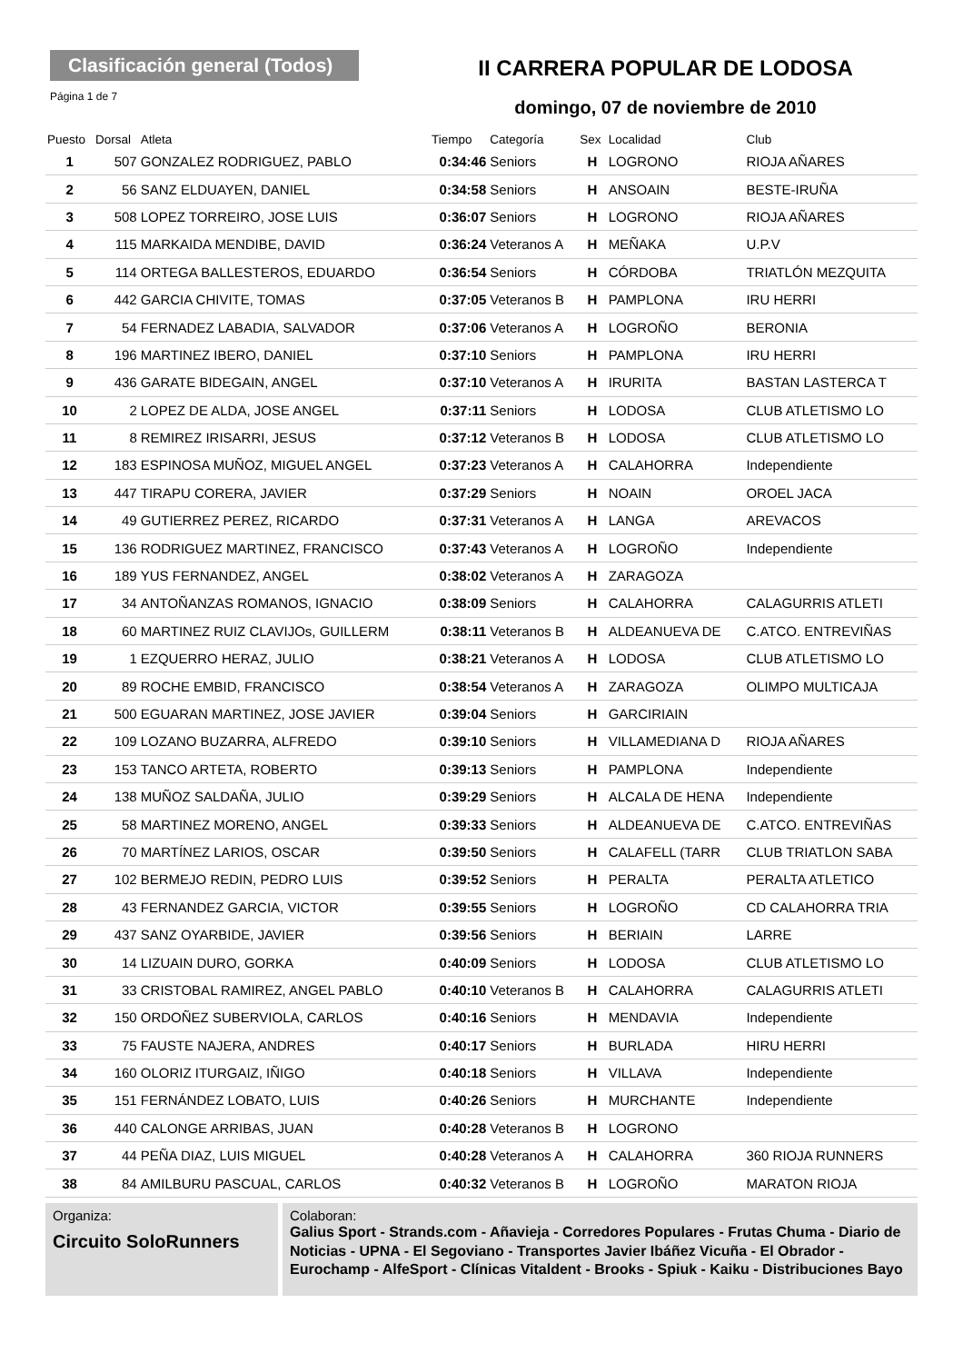Clasificación general (Todos)
Página 1 de 7
II CARRERA POPULAR DE LODOSA
domingo, 07 de noviembre de 2010
| Puesto | Dorsal | Atleta | Tiempo | Categoría | Sex | Localidad | Club |
| --- | --- | --- | --- | --- | --- | --- | --- |
| 1 | 507 | GONZALEZ RODRIGUEZ, PABLO | 0:34:46 | Seniors | H | LOGRONO | RIOJA AÑARES |
| 2 | 56 | SANZ ELDUAYEN, DANIEL | 0:34:58 | Seniors | H | ANSOAIN | BESTE-IRUÑA |
| 3 | 508 | LOPEZ TORREIRO, JOSE LUIS | 0:36:07 | Seniors | H | LOGRONO | RIOJA AÑARES |
| 4 | 115 | MARKAIDA MENDIBE, DAVID | 0:36:24 | Veteranos A | H | MEÑAKA | U.P.V |
| 5 | 114 | ORTEGA BALLESTEROS, EDUARDO | 0:36:54 | Seniors | H | CÓRDOBA | TRIATLÓN MEZQUITA |
| 6 | 442 | GARCIA CHIVITE, TOMAS | 0:37:05 | Veteranos B | H | PAMPLONA | IRU HERRI |
| 7 | 54 | FERNADEZ LABADIA, SALVADOR | 0:37:06 | Veteranos A | H | LOGROÑO | BERONIA |
| 8 | 196 | MARTINEZ IBERO, DANIEL | 0:37:10 | Seniors | H | PAMPLONA | IRU HERRI |
| 9 | 436 | GARATE BIDEGAIN, ANGEL | 0:37:10 | Veteranos A | H | IRURITA | BASTAN LASTERCA T |
| 10 | 2 | LOPEZ DE ALDA, JOSE ANGEL | 0:37:11 | Seniors | H | LODOSA | CLUB ATLETISMO LO |
| 11 | 8 | REMIREZ IRISARRI, JESUS | 0:37:12 | Veteranos B | H | LODOSA | CLUB ATLETISMO LO |
| 12 | 183 | ESPINOSA MUÑOZ, MIGUEL ANGEL | 0:37:23 | Veteranos A | H | CALAHORRA | Independiente |
| 13 | 447 | TIRAPU CORERA, JAVIER | 0:37:29 | Seniors | H | NOAIN | OROEL JACA |
| 14 | 49 | GUTIERREZ PEREZ, RICARDO | 0:37:31 | Veteranos A | H | LANGA | AREVACOS |
| 15 | 136 | RODRIGUEZ MARTINEZ, FRANCISCO | 0:37:43 | Veteranos A | H | LOGROÑO | Independiente |
| 16 | 189 | YUS FERNANDEZ, ANGEL | 0:38:02 | Veteranos A | H | ZARAGOZA | |
| 17 | 34 | ANTOÑANZAS ROMANOS, IGNACIO | 0:38:09 | Seniors | H | CALAHORRA | CALAGURRIS ATLETI |
| 18 | 60 | MARTINEZ RUIZ CLAVIJOs, GUILLERM | 0:38:11 | Veteranos B | H | ALDEANUEVA DE | C.ATCO. ENTREVIÑAS |
| 19 | 1 | EZQUERRO HERAZ, JULIO | 0:38:21 | Veteranos A | H | LODOSA | CLUB ATLETISMO LO |
| 20 | 89 | ROCHE EMBID, FRANCISCO | 0:38:54 | Veteranos A | H | ZARAGOZA | OLIMPO MULTICAJA |
| 21 | 500 | EGUARAN MARTINEZ, JOSE JAVIER | 0:39:04 | Seniors | H | GARCIRIAIN | |
| 22 | 109 | LOZANO BUZARRA, ALFREDO | 0:39:10 | Seniors | H | VILLAMEDIANA D | RIOJA AÑARES |
| 23 | 153 | TANCO ARTETA, ROBERTO | 0:39:13 | Seniors | H | PAMPLONA | Independiente |
| 24 | 138 | MUÑOZ SALDAÑA, JULIO | 0:39:29 | Seniors | H | ALCALA DE HENA | Independiente |
| 25 | 58 | MARTINEZ MORENO, ANGEL | 0:39:33 | Seniors | H | ALDEANUEVA DE | C.ATCO. ENTREVIÑAS |
| 26 | 70 | MARTÍNEZ LARIOS, OSCAR | 0:39:50 | Seniors | H | CALAFELL (TARR | CLUB TRIATLON SABA |
| 27 | 102 | BERMEJO REDIN, PEDRO LUIS | 0:39:52 | Seniors | H | PERALTA | PERALTA ATLETICO |
| 28 | 43 | FERNANDEZ GARCIA, VICTOR | 0:39:55 | Seniors | H | LOGROÑO | CD CALAHORRA TRIA |
| 29 | 437 | SANZ OYARBIDE, JAVIER | 0:39:56 | Seniors | H | BERIAIN | LARRE |
| 30 | 14 | LIZUAIN DURO, GORKA | 0:40:09 | Seniors | H | LODOSA | CLUB ATLETISMO LO |
| 31 | 33 | CRISTOBAL RAMIREZ, ANGEL PABLO | 0:40:10 | Veteranos B | H | CALAHORRA | CALAGURRIS ATLETI |
| 32 | 150 | ORDOÑEZ SUBERVIOLA, CARLOS | 0:40:16 | Seniors | H | MENDAVIA | Independiente |
| 33 | 75 | FAUSTE NAJERA, ANDRES | 0:40:17 | Seniors | H | BURLADA | HIRU HERRI |
| 34 | 160 | OLORIZ ITURGAIZ, IÑIGO | 0:40:18 | Seniors | H | VILLAVA | Independiente |
| 35 | 151 | FERNÁNDEZ LOBATO, LUIS | 0:40:26 | Seniors | H | MURCHANTE | Independiente |
| 36 | 440 | CALONGE ARRIBAS, JUAN | 0:40:28 | Veteranos B | H | LOGRONO | |
| 37 | 44 | PEÑA DIAZ, LUIS MIGUEL | 0:40:28 | Veteranos A | H | CALAHORRA | 360 RIOJA RUNNERS |
| 38 | 84 | AMILBURU PASCUAL, CARLOS | 0:40:32 | Veteranos B | H | LOGROÑO | MARATON RIOJA |
Organiza:
Circuito SoloRunners
Colaboran:
Galius Sport - Strands.com - Añavieja - Corredores Populares - Frutas Chuma - Diario de Noticias - UPNA - El Segoviano - Transportes Javier Ibáñez Vicuña - El Obrador - Eurochamp - AlfeSport - Clínicas Vitaldent - Brooks - Spiuk - Kaiku - Distribuciones Bayo